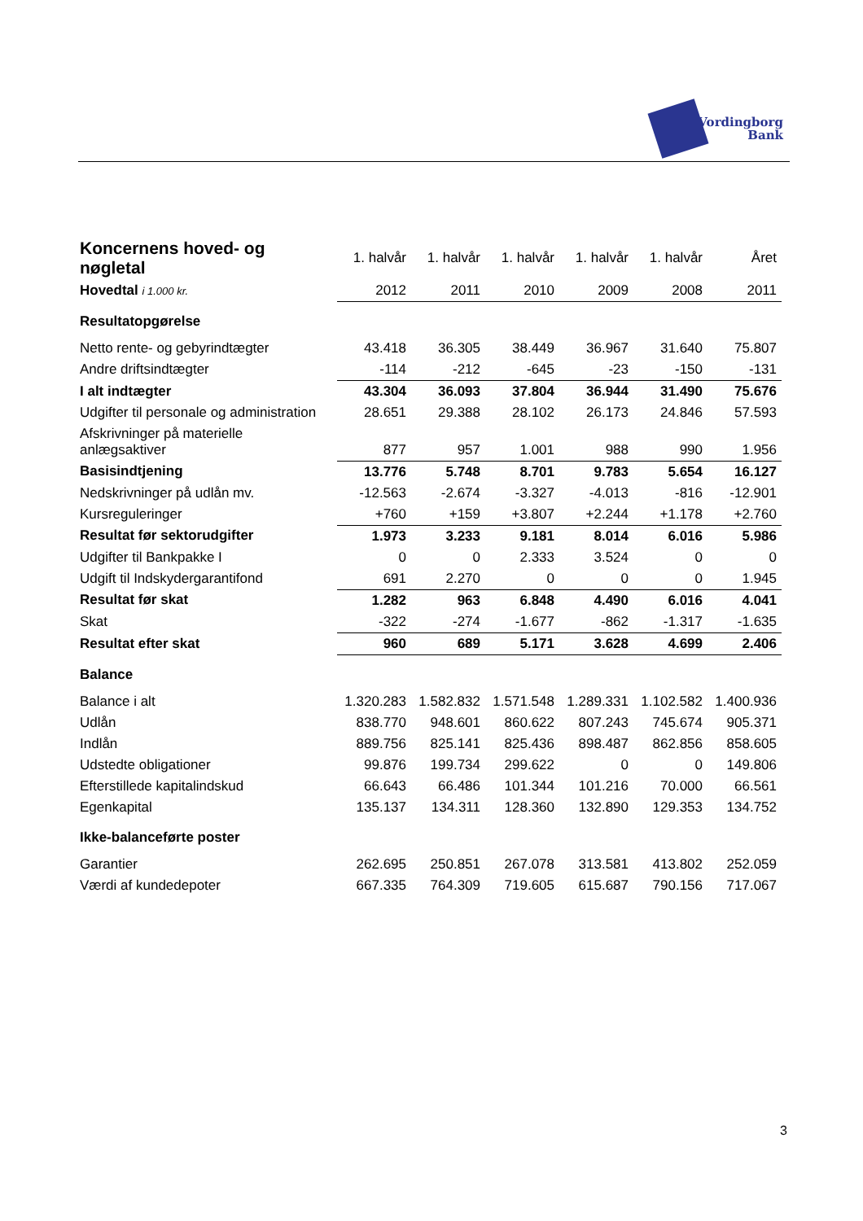Vordingborg
Bank
| Koncernens hoved- og nøgletal | 1. halvår | 1. halvår | 1. halvår | 1. halvår | 1. halvår | Året |
| --- | --- | --- | --- | --- | --- | --- |
| Hovedtal i 1.000 kr. | 2012 | 2011 | 2010 | 2009 | 2008 | 2011 |
| Resultatopgørelse | | | | | | |
| Netto rente- og gebyrindtægter | 43.418 | 36.305 | 38.449 | 36.967 | 31.640 | 75.807 |
| Andre driftsindtægter | -114 | -212 | -645 | -23 | -150 | -131 |
| I alt indtægter | 43.304 | 36.093 | 37.804 | 36.944 | 31.490 | 75.676 |
| Udgifter til personale og administration | 28.651 | 29.388 | 28.102 | 26.173 | 24.846 | 57.593 |
| Afskrivninger på materielle anlægsaktiver | 877 | 957 | 1.001 | 988 | 990 | 1.956 |
| Basisindtjening | 13.776 | 5.748 | 8.701 | 9.783 | 5.654 | 16.127 |
| Nedskrivninger på udlån mv. | -12.563 | -2.674 | -3.327 | -4.013 | -816 | -12.901 |
| Kursreguleringer | +760 | +159 | +3.807 | +2.244 | +1.178 | +2.760 |
| Resultat før sektorudgifter | 1.973 | 3.233 | 9.181 | 8.014 | 6.016 | 5.986 |
| Udgifter til Bankpakke I | 0 | 0 | 2.333 | 3.524 | 0 | 0 |
| Udgift til Indskydergarantifond | 691 | 2.270 | 0 | 0 | 0 | 1.945 |
| Resultat før skat | 1.282 | 963 | 6.848 | 4.490 | 6.016 | 4.041 |
| Skat | -322 | -274 | -1.677 | -862 | -1.317 | -1.635 |
| Resultat efter skat | 960 | 689 | 5.171 | 3.628 | 4.699 | 2.406 |
| Balance | | | | | | |
| Balance i alt | 1.320.283 | 1.582.832 | 1.571.548 | 1.289.331 | 1.102.582 | 1.400.936 |
| Udlån | 838.770 | 948.601 | 860.622 | 807.243 | 745.674 | 905.371 |
| Indlån | 889.756 | 825.141 | 825.436 | 898.487 | 862.856 | 858.605 |
| Udstedte obligationer | 99.876 | 199.734 | 299.622 | 0 | 0 | 149.806 |
| Efterstillede kapitalindskud | 66.643 | 66.486 | 101.344 | 101.216 | 70.000 | 66.561 |
| Egenkapital | 135.137 | 134.311 | 128.360 | 132.890 | 129.353 | 134.752 |
| Ikke-balanceførte poster | | | | | | |
| Garantier | 262.695 | 250.851 | 267.078 | 313.581 | 413.802 | 252.059 |
| Værdi af kundedepoter | 667.335 | 764.309 | 719.605 | 615.687 | 790.156 | 717.067 |
3